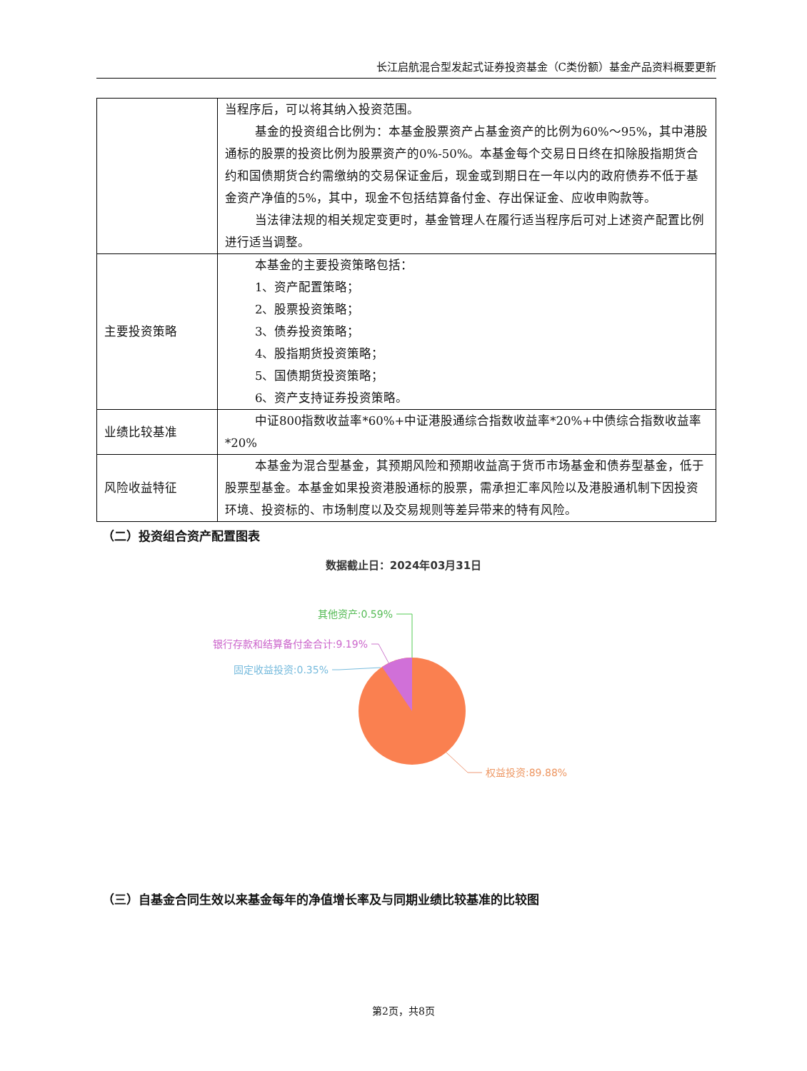长江启航混合型发起式证券投资基金（C类份额）基金产品资料概要更新
| | 当程序后，可以将其纳入投资范围。 基金的投资组合比例为：本基金股票资产占基金资产的比例为60%～95%，其中港股通标的股票的投资比例为股票资产的0%-50%。本基金每个交易日日终在扣除股指期货合约和国债期货合约需缴纳的交易保证金后，现金或到期日在一年以内的政府债券不低于基金资产净值的5%，其中，现金不包括结算备付金、存出保证金、应收申购款等。 当法律法规的相关规定变更时，基金管理人在履行适当程序后可对上述资产配置比例进行适当调整。 |
| 主要投资策略 | 本基金的主要投资策略包括： 1、资产配置策略； 2、股票投资策略； 3、债券投资策略； 4、股指期货投资策略； 5、国债期货投资策略； 6、资产支持证券投资策略。 |
| 业绩比较基准 | 中证800指数收益率*60%+中证港股通综合指数收益率*20%+中债综合指数收益率*20% |
| 风险收益特征 | 本基金为混合型基金，其预期风险和预期收益高于货币市场基金和债券型基金，低于股票型基金。本基金如果投资港股通标的股票，需承担汇率风险以及港股通机制下因投资环境、投资标的、市场制度以及交易规则等差异带来的特有风险。 |
（二）投资组合资产配置图表
数据截止日：2024年03月31日
其他资产:0.59%
银行存款和结算备付金合计:9.19%
固定收益投资:0.35%
权益投资:89.88%
（三）自基金合同生效以来基金每年的净值增长率及与同期业绩比较基准的比较图
第2页，共8页